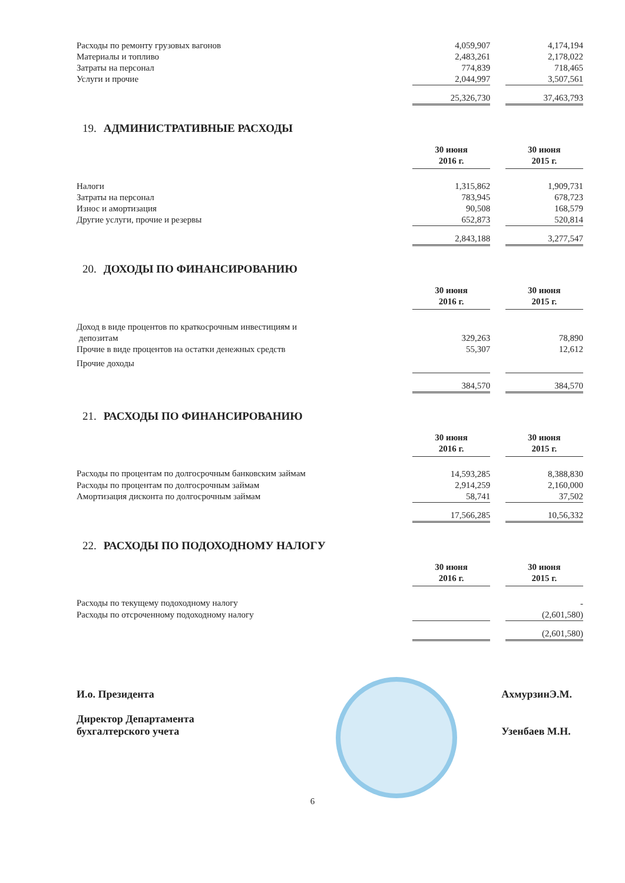| Расходы по ремонту грузовых вагонов | 4,059,907 | | 4,174,194 |
| Материалы и топливо | 2,483,261 | | 2,178,022 |
| Затраты на персонал | 774,839 | | 718,465 |
| Услуги и прочие | 2,044,997 | | 3,507,561 |
| | 25,326,730 | | 37,463,793 |
19. АДМИНИСТРАТИВНЫЕ РАСХОДЫ
| | 30 июня 2016 г. | | 30 июня 2015 г. |
| Налоги | 1,315,862 | | 1,909,731 |
| Затраты на персонал | 783,945 | | 678,723 |
| Износ и амортизация | 90,508 | | 168,579 |
| Другие услуги, прочие и резервы | 652,873 | | 520,814 |
| | 2,843,188 | | 3,277,547 |
20. ДОХОДЫ ПО ФИНАНСИРОВАНИЮ
| | 30 июня 2016 г. | | 30 июня 2015 г. |
| Доход в виде процентов по краткосрочным инвестициям и депозитам | 329,263 | | 78,890 |
| Прочие в виде процентов на остатки денежных средств | 55,307 | | 12,612 |
| Прочие доходы | | | |
| | 384,570 | | 384,570 |
21. РАСХОДЫ ПО ФИНАНСИРОВАНИЮ
| | 30 июня 2016 г. | | 30 июня 2015 г. |
| Расходы по процентам по долгосрочным банковским займам | 14,593,285 | | 8,388,830 |
| Расходы по процентам по долгосрочным займам | 2,914,259 | | 2,160,000 |
| Амортизация дисконта по долгосрочным займам | 58,741 | | 37,502 |
| | 17,566,285 | | 10,56,332 |
22. РАСХОДЫ ПО ПОДОХОДНОМУ НАЛОГУ
| | 30 июня 2016 г. | | 30 июня 2015 г. |
| Расходы по текущему подоходному налогу | | | - |
| Расходы по отсроченному подоходному налогу | | | (2,601,580) |
| | | | (2,601,580) |
И.о. Президента
Директор Департамента
бухгалтерского учета
АхмурзинЭ.М.
Узенбаев М.Н.
6